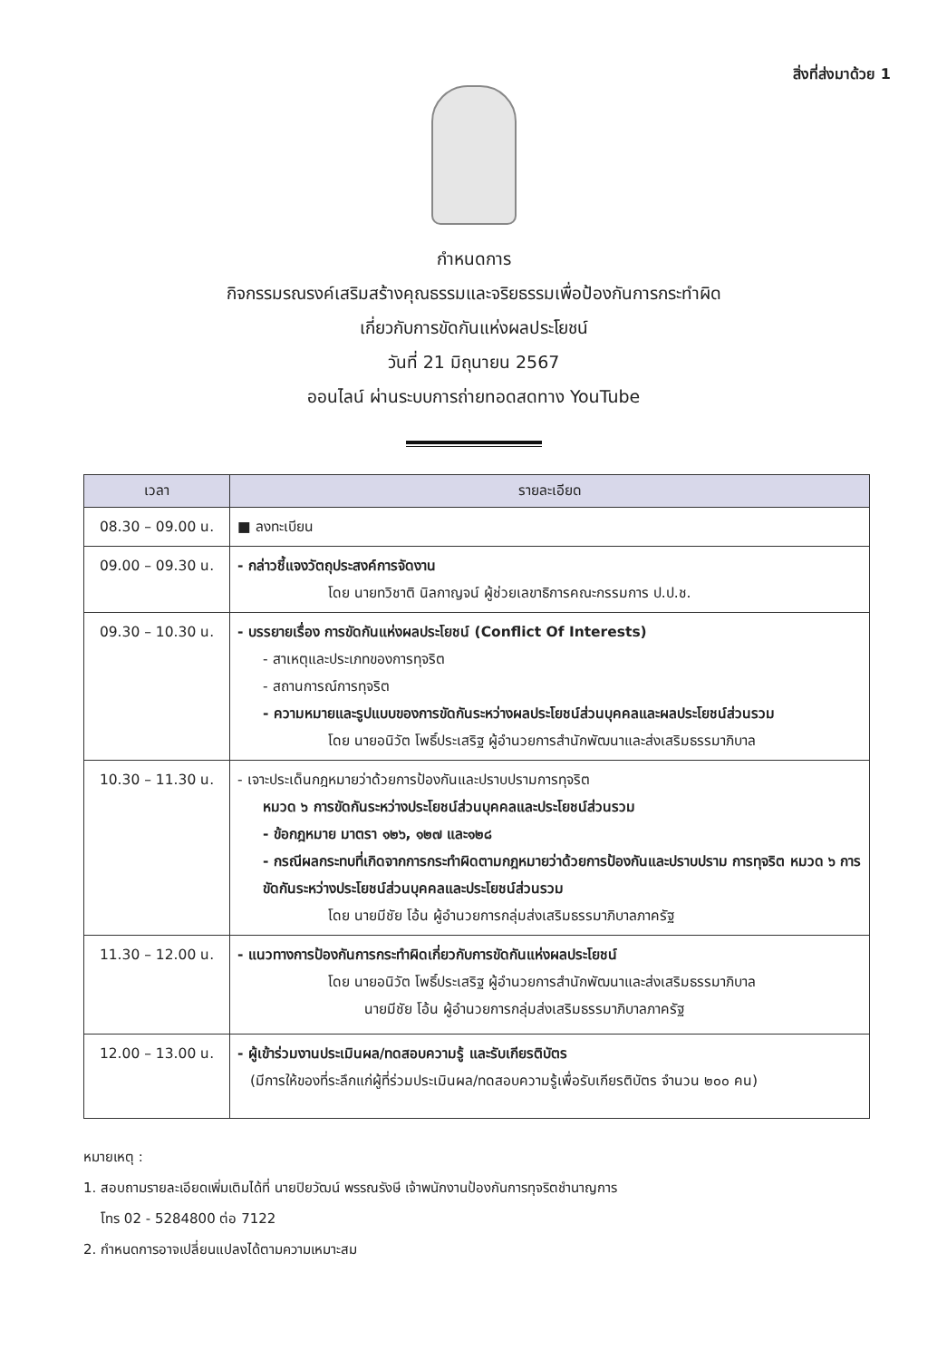สิ่งที่ส่งมาด้วย 1
กำหนดการ
กิจกรรมรณรงค์เสริมสร้างคุณธรรมและจริยธรรมเพื่อป้องกันการกระทำผิด
เกี่ยวกับการขัดกันแห่งผลประโยชน์
วันที่ 21 มิถุนายน 2567
ออนไลน์ ผ่านระบบการถ่ายทอดสดทาง YouTube
| เวลา | รายละเอียด |
| --- | --- |
| 08.30 – 09.00 น. | ■ ลงทะเบียน |
| 09.00 – 09.30 น. | - กล่าวชี้แจงวัตถุประสงค์การจัดงาน โดย นายทวิชาติ นิลกาญจน์ ผู้ช่วยเลขาธิการคณะกรรมการ ป.ป.ช. |
| 09.30 – 10.30 น. | - บรรยายเรื่อง การขัดกันแห่งผลประโยชน์ (Conflict Of Interests) - สาเหตุและประเภทของการทุจริต - สถานการณ์การทุจริต - ความหมายและรูปแบบของการขัดกันระหว่างผลประโยชน์ส่วนบุคคลและผลประโยชน์ส่วนรวม โดย นายอนิวัต โพธิ์ประเสริฐ ผู้อำนวยการสำนักพัฒนาและส่งเสริมธรรมาภิบาล |
| 10.30 – 11.30 น. | - เจาะประเด็นกฎหมายว่าด้วยการป้องกันและปราบปรามการทุจริต หมวด ๖ การขัดกันระหว่างประโยชน์ส่วนบุคคลและประโยชน์ส่วนรวม - ข้อกฎหมาย มาตรา ๑๒๖, ๑๒๗ และ๑๒๘ - กรณีผลกระทบที่เกิดจากการกระทำผิดตามกฎหมายว่าด้วยการป้องกันและปราบปราม การทุจริต หมวด ๖ การขัดกันระหว่างประโยชน์ส่วนบุคคลและประโยชน์ส่วนรวม โดย นายมีชัย โอ้น ผู้อำนวยการกลุ่มส่งเสริมธรรมาภิบาลภาครัฐ |
| 11.30 – 12.00 น. | - แนวทางการป้องกันการกระทำผิดเกี่ยวกับการขัดกันแห่งผลประโยชน์ โดย นายอนิวัต โพธิ์ประเสริฐ ผู้อำนวยการสำนักพัฒนาและส่งเสริมธรรมาภิบาล นายมีชัย โอ้น ผู้อำนวยการกลุ่มส่งเสริมธรรมาภิบาลภาครัฐ |
| 12.00 – 13.00 น. | - ผู้เข้าร่วมงานประเมินผล/ทดสอบความรู้ และรับเกียรติบัตร (มีการให้ของที่ระลึกแก่ผู้ที่ร่วมประเมินผล/ทดสอบความรู้เพื่อรับเกียรติบัตร จำนวน ๒๐๐ คน) |
หมายเหตุ :
1. สอบถามรายละเอียดเพิ่มเติมได้ที่ นายปิยวัฒน์ พรรณรังษี เจ้าพนักงานป้องกันการทุจริตชำนาญการ
โทร 02 - 5284800 ต่อ 7122
2. กำหนดการอาจเปลี่ยนแปลงได้ตามความเหมาะสม